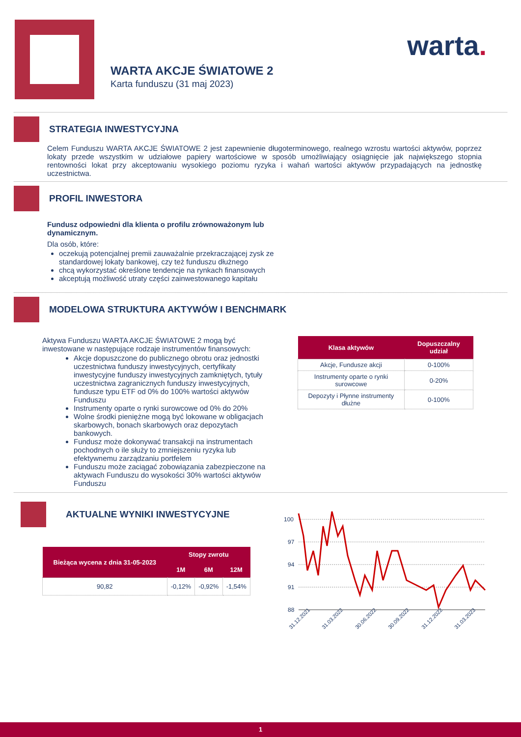WARTA AKCJE ŚWIATOWE 2
Karta funduszu (31 maj 2023)
warta.
STRATEGIA INWESTYCYJNA
Celem Funduszu WARTA AKCJE ŚWIATOWE 2 jest zapewnienie długoterminowego, realnego wzrostu wartości aktywów, poprzez lokaty przede wszystkim w udziałowe papiery wartościowe w sposób umożliwiający osiągnięcie jak największego stopnia rentowności lokat przy akceptowaniu wysokiego poziomu ryzyka i wahań wartości aktywów przypadających na jednostkę uczestnictwa.
PROFIL INWESTORA
Fundusz odpowiedni dla klienta o profilu zrównoważonym lub dynamicznym.
Dla osób, które:
oczekują potencjalnej premii zauważalnie przekraczającej zysk ze standardowej lokaty bankowej, czy też funduszu dłużnego
chcą wykorzystać określone tendencje na rynkach finansowych
akceptują możliwość utraty części zainwestowanego kapitału
MODELOWA STRUKTURA AKTYWÓW I BENCHMARK
Aktywa Funduszu WARTA AKCJE ŚWIATOWE 2 mogą być inwestowane w następujące rodzaje instrumentów finansowych:
Akcje dopuszczone do publicznego obrotu oraz jednostki uczestnictwa funduszy inwestycyjnych, certyfikaty inwestycyjne funduszy inwestycyjnych zamkniętych, tytuły uczestnictwa zagranicznych funduszy inwestycyjnych, fundusze typu ETF od 0% do 100% wartości aktywów Funduszu
Instrumenty oparte o rynki surowcowe od 0% do 20%
Wolne środki pieniężne mogą być lokowane w obligacjach skarbowych, bonach skarbowych oraz depozytach bankowych.
Fundusz może dokonywać transakcji na instrumentach pochodnych o ile służy to zmniejszeniu ryzyka lub efektywnemu zarządzaniu portfelem
Funduszu może zaciągać zobowiązania zabezpieczone na aktywach Funduszu do wysokości 30% wartości aktywów Funduszu
| Klasa aktywów | Dopuszczalny udział |
| --- | --- |
| Akcje, Fundusze akcji | 0-100% |
| Instrumenty oparte o rynki surowcowe | 0-20% |
| Depozyty i Płynne instrumenty dłużne | 0-100% |
AKTUALNE WYNIKI INWESTYCYJNE
| Bieżąca wycena z dnia 31-05-2023 | Stopy zwrotu | | |
| --- | --- | --- | --- |
| | 1M | 6M | 12M |
| 90,82 | -0,12% | -0,92% | -1,54% |
100
97
94
91
88
31.12.2021
31.03.2022
30.06.2022
30.09.2022
31.12.2022
31.03.2023
1